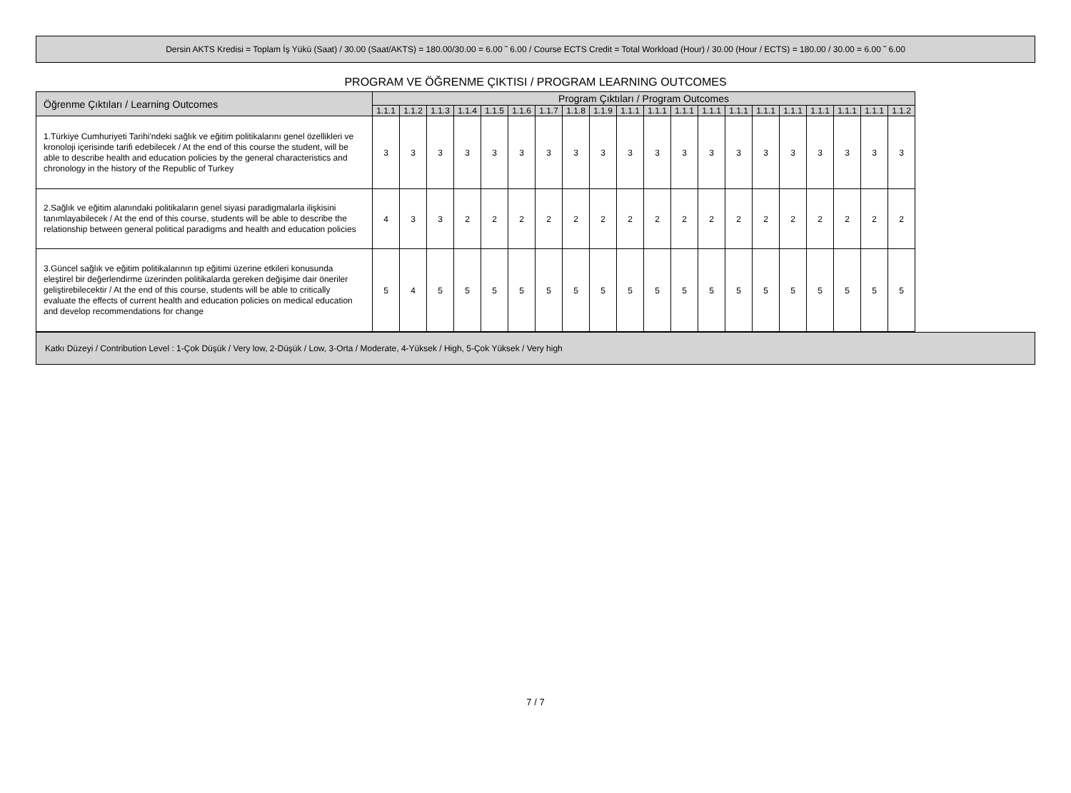Dersin AKTS Kredisi = Toplam İş Yükü (Saat) / 30.00 (Saat/AKTS) = 180.00/30.00 = 6.00 ˜ 6.00 / Course ECTS Credit = Total Workload (Hour) / 30.00 (Hour / ECTS) = 180.00 / 30.00 = 6.00 ˜ 6.00
PROGRAM VE ÖĞRENME ÇIKTISI / PROGRAM LEARNING OUTCOMES
| Öğrenme Çıktıları / Learning Outcomes | Program Çıktıları / Program Outcomes | | | | | | | | | | | | | | | | | | | |
| --- | --- | --- | --- | --- | --- | --- | --- | --- | --- | --- | --- | --- | --- | --- | --- | --- | --- | --- | --- | --- |
| | 1.1.1 | 1.1.2 | 1.1.3 | 1.1.4 | 1.1.5 | 1.1.6 | 1.1.7 | 1.1.8 | 1.1.9 | 1.1.1 | 1.1.1 | 1.1.1 | 1.1.1 | 1.1.1 | 1.1.1 | 1.1.1 | 1.1.1 | 1.1.1 | 1.1.1 | 1.1.2 |
| 1.Türkiye Cumhuriyeti Tarihi'ndeki sağlık ve eğitim politikalarını genel özellikleri ve kronoloji içerisinde tarifi edebilecek / At the end of this course the student, will be able to describe health and education policies by the general characteristics and chronology in the history of the Republic of Turkey | 3 | 3 | 3 | 3 | 3 | 3 | 3 | 3 | 3 | 3 | 3 | 3 | 3 | 3 | 3 | 3 | 3 | 3 | 3 | 3 |
| 2.Sağlık ve eğitim alanındaki politikaların genel siyasi paradigmalarla ilişkisini tanımlayabilecek / At the end of this course, students will be able to describe the relationship between general political paradigms and health and education policies | 4 | 3 | 3 | 2 | 2 | 2 | 2 | 2 | 2 | 2 | 2 | 2 | 2 | 2 | 2 | 2 | 2 | 2 | 2 | 2 |
| 3.Güncel sağlık ve eğitim politikalarının tıp eğitimi üzerine etkileri konusunda eleştirel bir değerlendirme üzerinden politikalarda gereken değişime dair öneriler geliştirebilecektir / At the end of this course, students will be able to critically evaluate the effects of current health and education policies on medical education and develop recommendations for change | 5 | 4 | 5 | 5 | 5 | 5 | 5 | 5 | 5 | 5 | 5 | 5 | 5 | 5 | 5 | 5 | 5 | 5 | 5 | 5 |
Katkı Düzeyi / Contribution Level : 1-Çok Düşük / Very low, 2-Düşük / Low, 3-Orta / Moderate, 4-Yüksek / High, 5-Çok Yüksek / Very high
7 / 7